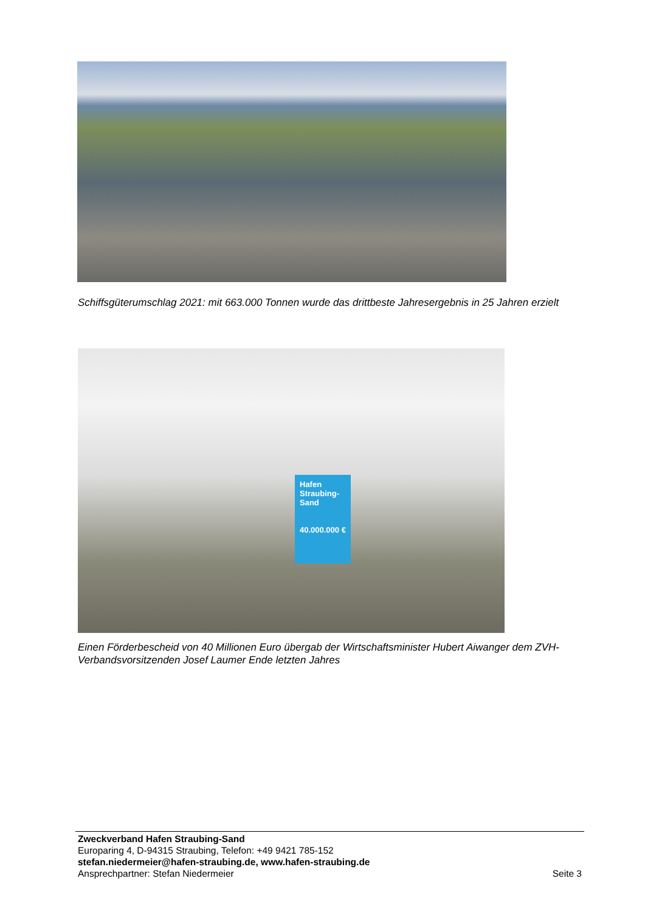Schiffsgüterumschlag 2021: mit 663.000 Tonnen wurde das drittbeste Jahresergebnis in 25 Jahren erzielt
Hafen Straubing-Sand
40.000.000 €
Einen Förderbescheid von 40 Millionen Euro übergab der Wirtschaftsminister Hubert Aiwanger dem ZVH-Verbandsvorsitzenden Josef Laumer Ende letzten Jahres
Zweckverband Hafen Straubing-Sand
Europaring 4, D-94315 Straubing, Telefon: +49 9421 785-152
stefan.niedermeier@hafen-straubing.de, www.hafen-straubing.de
Ansprechpartner: Stefan Niedermeier Seite 3